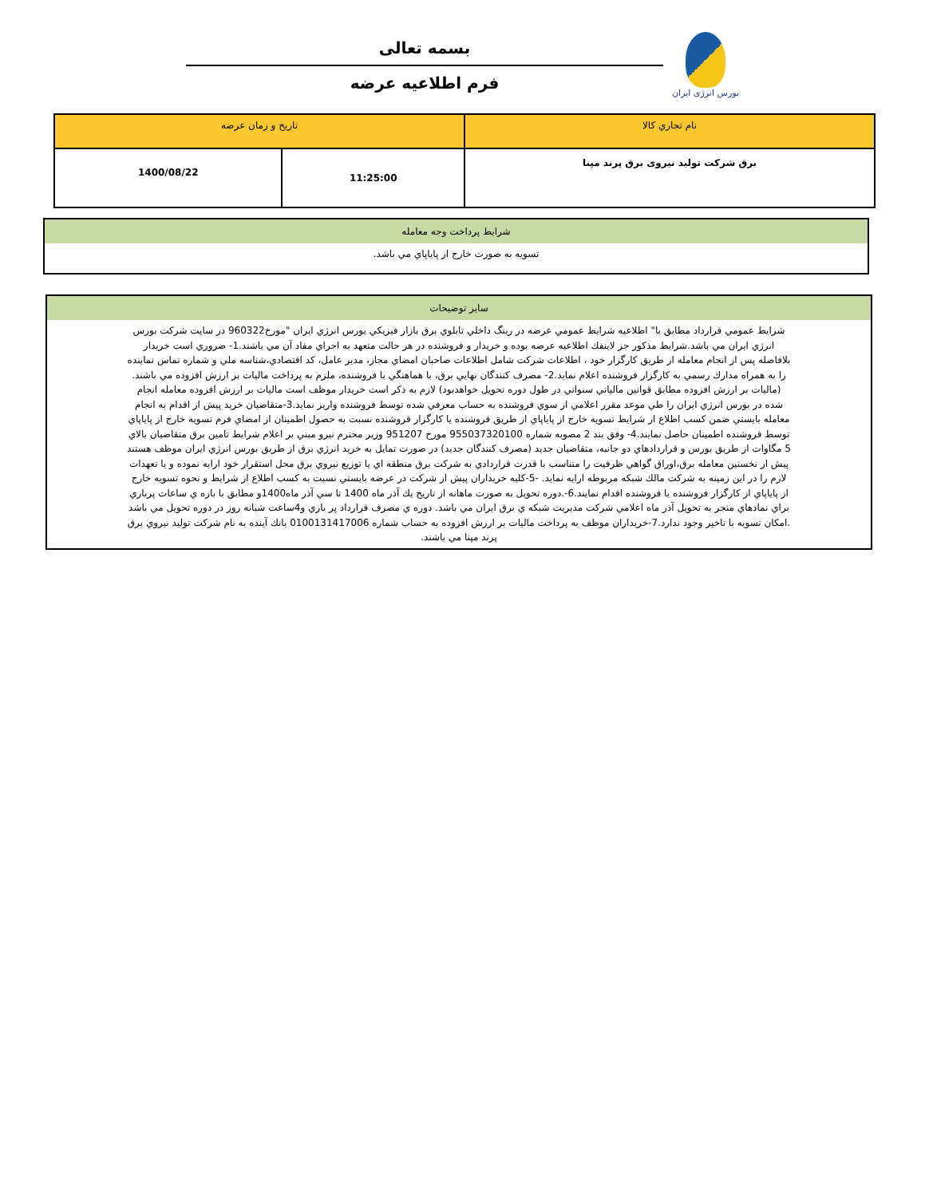بورس انرژی ایران
بسمه تعالی
فرم اطلاعيه عرضه
| نام تجاري كالا | تاريخ و زمان عرضه | |
| برق شرکت تولید نیروی برق پرند مپنا | 11:25:00 | 1400/08/22 |
| شرايط پرداخت وجه معامله |
| تسويه به صورت خارج از پاياپاي مي باشد. |
| ساير توضيحات |
| شرايط عمومي قرارداد مطابق با" اطلاعيه شرايط عمومي عرضه در رينگ داخلي تابلوي برق بازار فيزيكي بورس انرژي ايران "مورخ960322 در سايت شركت بورس انرژي ايران مي باشد.شرايط مذكور جز لاينفك اطلاعيه عرضه بوده و خريدار و فروشنده در هر حالت متعهد به اجراي مفاد آن مي باشند.1- ضروري است خريدار بلافاصله پس از انجام معامله از طريق كارگزار خود ، اطلاعات شركت شامل اطلاعات صاحبان امضاي مجاز، مدير عامل، كد اقتصادي،شناسه ملي و شماره تماس نماينده را به همراه مدارك رسمي به كارگزار فروشنده اعلام نمايد.2- مصرف كنندگان نهايي برق، با هماهنگي با فروشنده، ملزم به پرداخت ماليات بر ارزش افزوده مي باشند.(ماليات بر ارزش افزوده مطابق قوانين مالياتي سنواتي در طول دوره تحويل خواهدبود) لازم به ذكر است خريدار موظف است ماليات بر ارزش افزوده معامله انجام شده در بورس انرژي ايران را طي موعد مقرر اعلامي از سوي فروشنده به حساب معرفي شده توسط فروشنده واريز نمايد.3-متقاضيان خريد پيش از اقدام به انجام معامله بايستي ضمن كسب اطلاع از شرايط تسويه خارج از پاياپاي از طريق فروشنده يا كارگزار فروشنده نسبت به حصول اطمينان از امضاي فرم تسويه خارج از پاياپاي توسط فروشنده اطمينان حاصل نمايند.4- وفق بند 2 مصوبه شماره 955037320100 مورخ 951207 وزير محترم نيرو مبني بر اعلام شرايط تامين برق متقاضيان بالاي 5 مگاوات از طريق بورس و قراردادهاي دو جانبه، متقاضيان جديد (مصرف كنندگان جديد) در صورت تمايل به خريد انرژي برق از طريق بورس انرژي ايران موظف هستند پيش از نخستين معامله برق،اوراق گواهي ظرفيت را متناسب با قدرت قراردادي به شركت برق منطقه اي يا توزيع نيروي برق محل استقرار خود ارايه نموده و يا تعهدات لازم را در اين زمينه به شركت مالك شبكه مربوطه ارايه نمايد. -5-كليه خريداران پيش از شركت در عرضه بايستي نسبت به كسب اطلاع از شرايط و نحوه تسويه خارج از پاياپاي از كارگزار فروشنده يا فروشنده اقدام نمايند.6-.دوره تحويل به صورت ماهانه از تاريخ يك آذر ماه 1400 تا سي آذر ماه1400و مطابق با بازه ي ساعات پرباري براي نمادهاي منجر به تحويل آذر ماه اعلامي شركت مديريت شبكه ي برق ايران مي باشد. دوره ي مصرف قرارداد پر باري و4ساعت شبانه روز در دوره تحويل مي باشد .امكان تسويه با تاخير وجود ندارد.7-خريداران موظف به پرداخت ماليات بر ارزش افزوده به حساب شماره 0100131417006 بانك آينده به نام شركت توليد نيروي برق پرند مپنا مي باشند. |